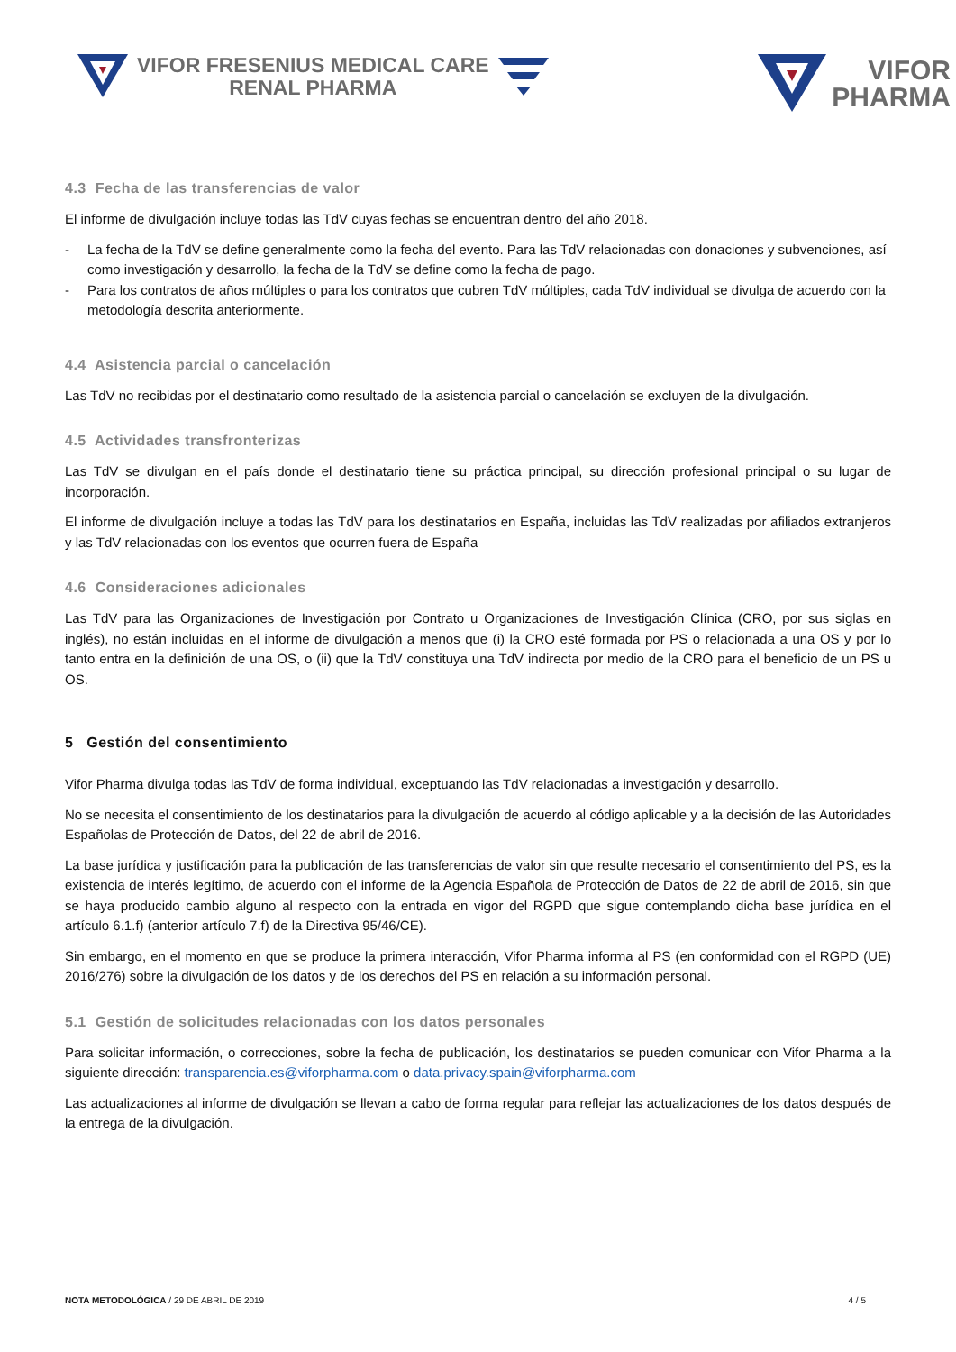VIFOR FRESENIUS MEDICAL CARE
RENAL PHARMA
VIFOR
PHARMA
4.3 Fecha de las transferencias de valor
El informe de divulgación incluye todas las TdV cuyas fechas se encuentran dentro del año 2018.
- La fecha de la TdV se define generalmente como la fecha del evento. Para las TdV relacionadas con donaciones y subvenciones, así como investigación y desarrollo, la fecha de la TdV se define como la fecha de pago.
- Para los contratos de años múltiples o para los contratos que cubren TdV múltiples, cada TdV individual se divulga de acuerdo con la metodología descrita anteriormente.
4.4 Asistencia parcial o cancelación
Las TdV no recibidas por el destinatario como resultado de la asistencia parcial o cancelación se excluyen de la divulgación.
4.5 Actividades transfronterizas
Las TdV se divulgan en el país donde el destinatario tiene su práctica principal, su dirección profesional principal o su lugar de incorporación.
El informe de divulgación incluye a todas las TdV para los destinatarios en España, incluidas las TdV realizadas por afiliados extranjeros y las TdV relacionadas con los eventos que ocurren fuera de España
4.6 Consideraciones adicionales
Las TdV para las Organizaciones de Investigación por Contrato u Organizaciones de Investigación Clínica (CRO, por sus siglas en inglés), no están incluidas en el informe de divulgación a menos que (i) la CRO esté formada por PS o relacionada a una OS y por lo tanto entra en la definición de una OS, o (ii) que la TdV constituya una TdV indirecta por medio de la CRO para el beneficio de un PS u OS.
5 Gestión del consentimiento
Vifor Pharma divulga todas las TdV de forma individual, exceptuando las TdV relacionadas a investigación y desarrollo.
No se necesita el consentimiento de los destinatarios para la divulgación de acuerdo al código aplicable y a la decisión de las Autoridades Españolas de Protección de Datos, del 22 de abril de 2016.
La base jurídica y justificación para la publicación de las transferencias de valor sin que resulte necesario el consentimiento del PS, es la existencia de interés legítimo, de acuerdo con el informe de la Agencia Española de Protección de Datos de 22 de abril de 2016, sin que se haya producido cambio alguno al respecto con la entrada en vigor del RGPD que sigue contemplando dicha base jurídica en el artículo 6.1.f) (anterior artículo 7.f) de la Directiva 95/46/CE).
Sin embargo, en el momento en que se produce la primera interacción, Vifor Pharma informa al PS (en conformidad con el RGPD (UE) 2016/276) sobre la divulgación de los datos y de los derechos del PS en relación a su información personal.
5.1 Gestión de solicitudes relacionadas con los datos personales
Para solicitar información, o correcciones, sobre la fecha de publicación, los destinatarios se pueden comunicar con Vifor Pharma a la siguiente dirección: transparencia.es@viforpharma.com o data.privacy.spain@viforpharma.com
Las actualizaciones al informe de divulgación se llevan a cabo de forma regular para reflejar las actualizaciones de los datos después de la entrega de la divulgación.
NOTA METODOLÓGICA / 29 DE ABRIL DE 2019
4 / 5